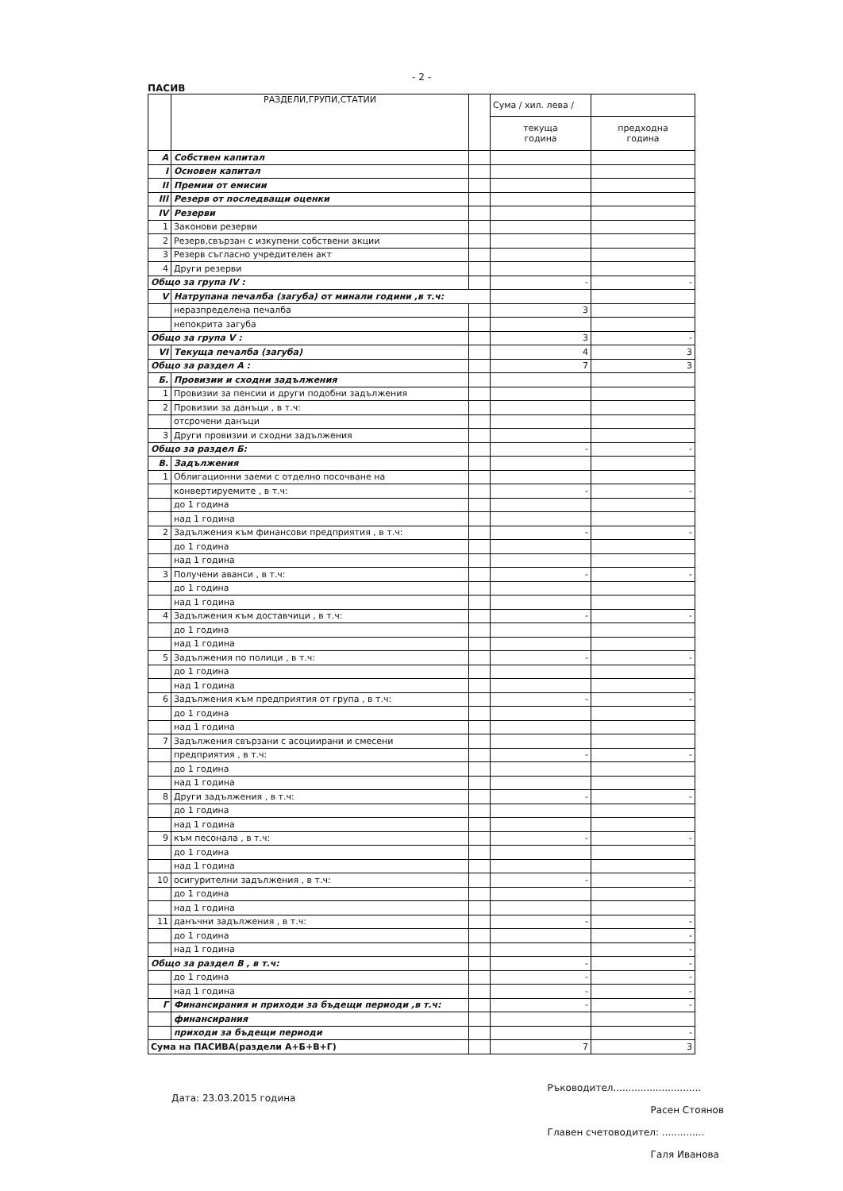- 2 -
ПАСИВ
| | РАЗДЕЛИ,ГРУПИ,СТАТИИ | | Сума / хил. лева / | |
| --- | --- | --- | --- | --- |
| | | | текуща година | предходна година |
| А | Собствен капитал | | | |
| I | Основен капитал | | | |
| II | Премии от емисии | | | |
| III | Резерв от последващи оценки | | | |
| IV | Резерви | | | |
| 1 | Законови резерви | | | |
| 2 | Резерв,свързан с изкупени собствени акции | | | |
| 3 | Резерв съгласно учредителен акт | | | |
| 4 | Други резерви | | | |
| Общо за група IV : | | | - | - |
| V | Натрупана печалба (загуба) от минали години ,в т.ч: | | | |
| | неразпределена печалба | | 3 | |
| | непокрита загуба | | | |
| Общо за група V : | | | 3 | - |
| VI | Текуща печалба (загуба) | | 4 | 3 |
| Общо за раздел А : | | | 7 | 3 |
| Б. | Провизии и сходни задължения | | | |
| 1 | Провизии за пенсии и други подобни задължения | | | |
| 2 | Провизии за данъци , в т.ч: | | | |
| | отсрочени данъци | | | |
| 3 | Други провизии и сходни задължения | | | |
| Общо за раздел Б: | | | - | - |
| В. | Задължения | | | |
| 1 | Облигационни заеми с отделно посочване на | | | |
| | конвертируемите , в т.ч: | | - | - |
| | до 1 година | | | |
| | над 1 година | | | |
| 2 | Задължения към финансови предприятия , в т.ч: | | - | - |
| | до 1 година | | | |
| | над 1 година | | | |
| 3 | Получени аванси , в т.ч: | | - | - |
| | до 1 година | | | |
| | над 1 година | | | |
| 4 | Задължения към доставчици , в т.ч: | | - | - |
| | до 1 година | | | |
| | над 1 година | | | |
| 5 | Задължения по полици , в т.ч: | | - | - |
| | до 1 година | | | |
| | над 1 година | | | |
| 6 | Задължения към предприятия от група , в т.ч: | | - | - |
| | до 1 година | | | |
| | над 1 година | | | |
| 7 | Задължения свързани с асоциирани и смесени | | | |
| | предприятия , в т.ч: | | - | - |
| | до 1 година | | | |
| | над 1 година | | | |
| 8 | Други задължения , в т.ч: | | - | - |
| | до 1 година | | | |
| | над 1 година | | | |
| 9 | към песонала , в т.ч: | | - | - |
| | до 1 година | | | |
| | над 1 година | | | |
| 10 | осигурителни задължения , в т.ч: | | - | - |
| | до 1 година | | | |
| | над 1 година | | | |
| 11 | данъчни задължения , в т.ч: | | - | - |
| | до 1 година | | | - |
| | над 1 година | | | - |
| Общо за раздел В , в т.ч: | | | - | - |
| | до 1 година | | - | - |
| | над 1 година | | - | - |
| Г | Финансирания и приходи за бъдещи периоди ,в т.ч: | | - | - |
| | финансирания | | | |
| | приходи за бъдещи периоди | | | - |
| Сума на ПАСИВА(раздели А+Б+В+Г) | | | 7 | 3 |
Дата: 23.03.2015 година
Ръководител.............................
Расен Стоянов
Главен счетоводител: ..............
Галя Иванова